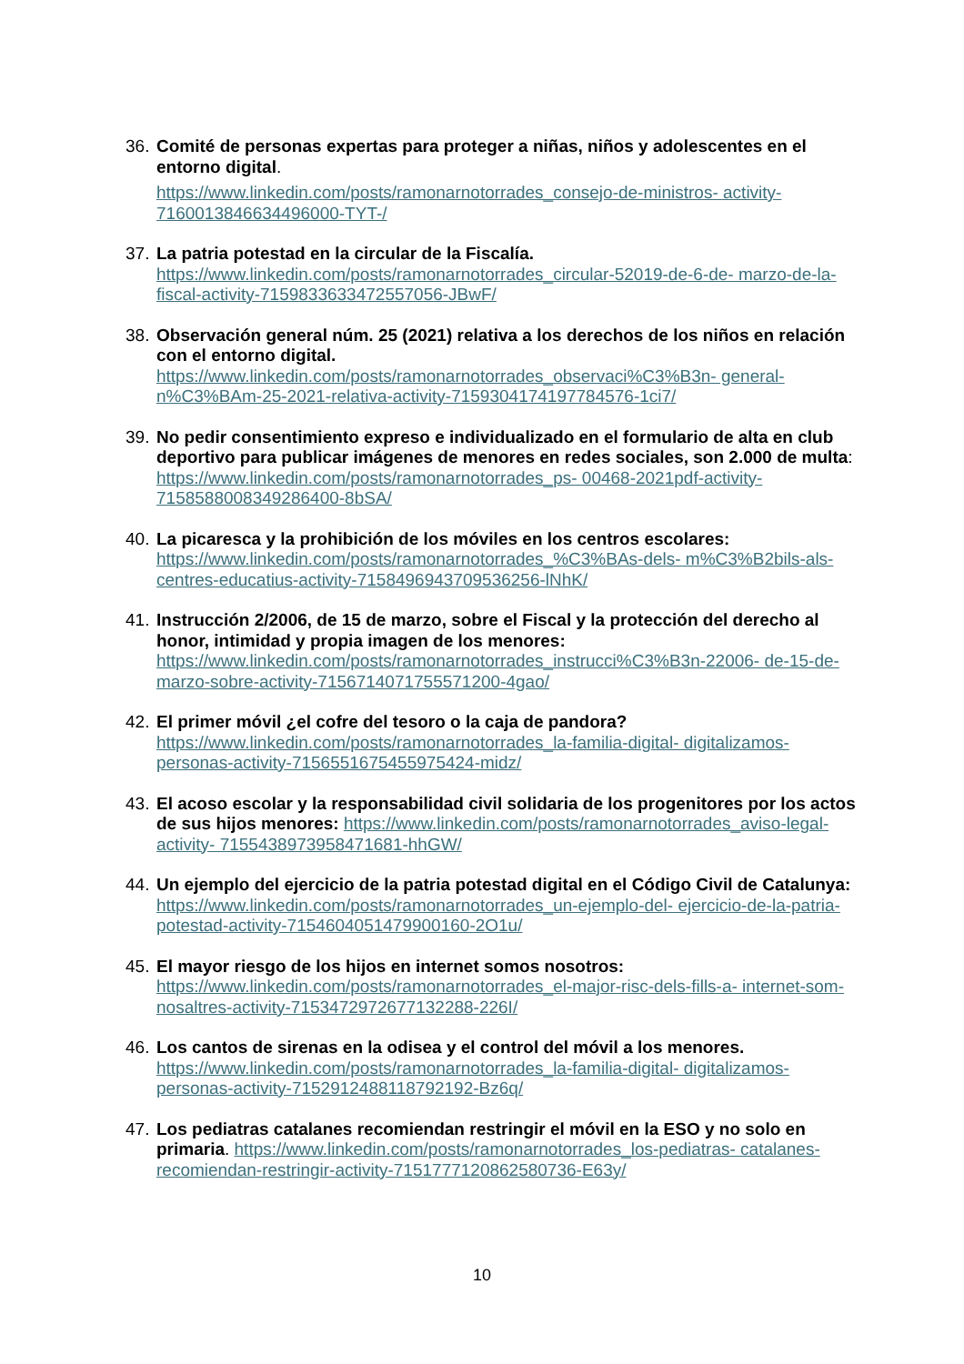36.
Comité de personas expertas para proteger a niñas, niños y adolescentes en el entorno digital.
https://www.linkedin.com/posts/ramonarnotorrades_consejo-de-ministros- activity-7160013846634496000-TYT-/
37.
La patria potestad en la circular de la Fiscalía.
https://www.linkedin.com/posts/ramonarnotorrades_circular-52019-de-6-de- marzo-de-la-fiscal-activity-7159833633472557056-JBwF/
38.
Observación general núm. 25 (2021) relativa a los derechos de los niños en relación con el entorno digital.
https://www.linkedin.com/posts/ramonarnotorrades_observaci%C3%B3n- general-n%C3%BAm-25-2021-relativa-activity-7159304174197784576-1ci7/
39.
No pedir consentimiento expreso e individualizado en el formulario de alta en club deportivo para publicar imágenes de menores en redes sociales, son 2.000 de multa: https://www.linkedin.com/posts/ramonarnotorrades_ps- 00468-2021pdf-activity-7158588008349286400-8bSA/
40.
La picaresca y la prohibición de los móviles en los centros escolares: https://www.linkedin.com/posts/ramonarnotorrades_%C3%BAs-dels- m%C3%B2bils-als-centres-educatius-activity-7158496943709536256-lNhK/
41.
Instrucción 2/2006, de 15 de marzo, sobre el Fiscal y la protección del derecho al honor, intimidad y propia imagen de los menores: https://www.linkedin.com/posts/ramonarnotorrades_instrucci%C3%B3n-22006- de-15-de-marzo-sobre-activity-7156714071755571200-4gao/
42.
El primer móvil ¿el cofre del tesoro o la caja de pandora?
https://www.linkedin.com/posts/ramonarnotorrades_la-familia-digital- digitalizamos-personas-activity-7156551675455975424-midz/
43.
El acoso escolar y la responsabilidad civil solidaria de los progenitores por los actos de sus hijos menores: https://www.linkedin.com/posts/ramonarnotorrades_aviso-legal-activity- 7155438973958471681-hhGW/
44.
Un ejemplo del ejercicio de la patria potestad digital en el Código Civil de Catalunya: https://www.linkedin.com/posts/ramonarnotorrades_un-ejemplo-del- ejercicio-de-la-patria-potestad-activity-7154604051479900160-2O1u/
45.
El mayor riesgo de los hijos en internet somos nosotros:
https://www.linkedin.com/posts/ramonarnotorrades_el-major-risc-dels-fills-a- internet-som-nosaltres-activity-7153472972677132288-226I/
46.
Los cantos de sirenas en la odisea y el control del móvil a los menores.
https://www.linkedin.com/posts/ramonarnotorrades_la-familia-digital- digitalizamos-personas-activity-7152912488118792192-Bz6q/
47.
Los pediatras catalanes recomiendan restringir el móvil en la ESO y no solo en primaria. https://www.linkedin.com/posts/ramonarnotorrades_los-pediatras- catalanes-recomiendan-restringir-activity-7151777120862580736-E63y/
10